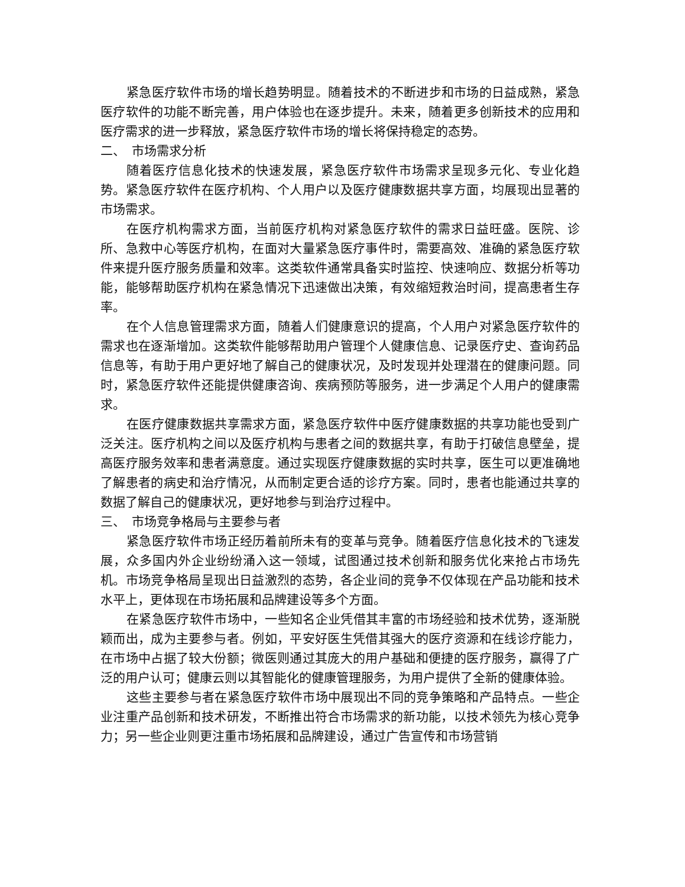紧急医疗软件市场的增长趋势明显。随着技术的不断进步和市场的日益成熟，紧急医疗软件的功能不断完善，用户体验也在逐步提升。未来，随着更多创新技术的应用和医疗需求的进一步释放，紧急医疗软件市场的增长将保持稳定的态势。
二、　市场需求分析
随着医疗信息化技术的快速发展，紧急医疗软件市场需求呈现多元化、专业化趋势。紧急医疗软件在医疗机构、个人用户以及医疗健康数据共享方面，均展现出显著的市场需求。
在医疗机构需求方面，当前医疗机构对紧急医疗软件的需求日益旺盛。医院、诊所、急救中心等医疗机构，在面对大量紧急医疗事件时，需要高效、准确的紧急医疗软件来提升医疗服务质量和效率。这类软件通常具备实时监控、快速响应、数据分析等功能，能够帮助医疗机构在紧急情况下迅速做出决策，有效缩短救治时间，提高患者生存率。
在个人信息管理需求方面，随着人们健康意识的提高，个人用户对紧急医疗软件的需求也在逐渐增加。这类软件能够帮助用户管理个人健康信息、记录医疗史、查询药品信息等，有助于用户更好地了解自己的健康状况，及时发现并处理潜在的健康问题。同时，紧急医疗软件还能提供健康咨询、疾病预防等服务，进一步满足个人用户的健康需求。
在医疗健康数据共享需求方面，紧急医疗软件中医疗健康数据的共享功能也受到广泛关注。医疗机构之间以及医疗机构与患者之间的数据共享，有助于打破信息壁垒，提高医疗服务效率和患者满意度。通过实现医疗健康数据的实时共享，医生可以更准确地了解患者的病史和治疗情况，从而制定更合适的诊疗方案。同时，患者也能通过共享的数据了解自己的健康状况，更好地参与到治疗过程中。
三、　市场竞争格局与主要参与者
紧急医疗软件市场正经历着前所未有的变革与竞争。随着医疗信息化技术的飞速发展，众多国内外企业纷纷涌入这一领域，试图通过技术创新和服务优化来抢占市场先机。市场竞争格局呈现出日益激烈的态势，各企业间的竞争不仅体现在产品功能和技术水平上，更体现在市场拓展和品牌建设等多个方面。
在紧急医疗软件市场中，一些知名企业凭借其丰富的市场经验和技术优势，逐渐脱颖而出，成为主要参与者。例如，平安好医生凭借其强大的医疗资源和在线诊疗能力，在市场中占据了较大份额；微医则通过其庞大的用户基础和便捷的医疗服务，赢得了广泛的用户认可；健康云则以其智能化的健康管理服务，为用户提供了全新的健康体验。
这些主要参与者在紧急医疗软件市场中展现出不同的竞争策略和产品特点。一些企业注重产品创新和技术研发，不断推出符合市场需求的新功能，以技术领先为核心竞争力；另一些企业则更注重市场拓展和品牌建设，通过广告宣传和市场营销